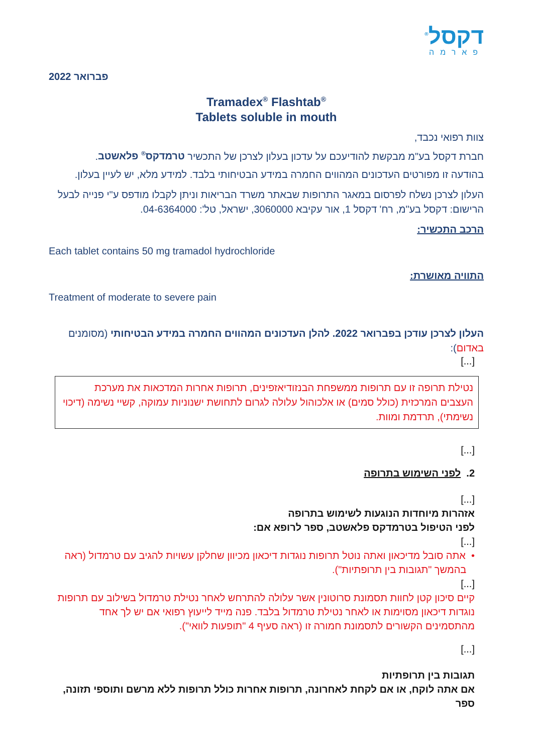דקסל<sup>®</sup>
פארמה
פברואר 2022
Tramadex<sup>®</sup> Flashtab<sup>®</sup>
Tablets soluble in mouth
צוות רפואי נכבד,
חברת דקסל בע"מ מבקשת להודיעכם על עדכון בעלון לצרכן של התכשיר טרמדקס<sup>®</sup> פלאשטב.
בהודעה זו מפורטים העדכונים המהווים החמרה במידע הבטיחותי בלבד. למידע מלא, יש לעיין בעלון.
העלון לצרכן נשלח לפרסום במאגר התרופות שבאתר משרד הבריאות וניתן לקבלו מודפס ע"י פנייה לבעל הרישום: דקסל בע"מ, רח' דקסל 1, אור עקיבא 3060000, ישראל, טל': 04-6364000.
הרכב התכשיר:
Each tablet contains 50 mg tramadol hydrochloride
התוויה מאושרת:
Treatment of moderate to severe pain
העלון לצרכן עודכן בפברואר 2022. להלן העדכונים המהווים החמרה במידע הבטיחותי (מסומנים באדום):
[...]
נטילת תרופה זו עם תרופות ממשפחת הבנזודיאזפינים, תרופות אחרות המדכאות את מערכת העצבים המרכזית (כולל סמים) או אלכוהול עלולה לגרום לתחושת ישנוניות עמוקה, קשיי נשימה (דיכוי נשימתי), תרדמת ומוות.
[...]
2. לפני השימוש בתרופה
[...]
אזהרות מיוחדות הנוגעות לשימוש בתרופה
לפני הטיפול בטרמדקס פלאשטב, ספר לרופא אם:
[...]
• אתה סובל מדיכאון ואתה נוטל תרופות נוגדות דיכאון מכיוון שחלקן עשויות להגיב עם טרמדול (ראה
בהמשך "תגובות בין תרופתיות").
[...]
קיים סיכון קטן לחוות תסמונת סרוטונין אשר עלולה להתרחש לאחר נטילת טרמדול בשילוב עם תרופות נוגדות דיכאון מסוימות או לאחר נטילת טרמדול בלבד. פנה מייד לייעוץ רפואי אם יש לך אחד מהתסמינים הקשורים לתסמונת חמורה זו (ראה סעיף 4 "תופעות לוואי").
[...]
תגובות בין תרופתיות
אם אתה לוקח, או אם לקחת לאחרונה, תרופות אחרות כולל תרופות ללא מרשם ותוספי תזונה, ספר